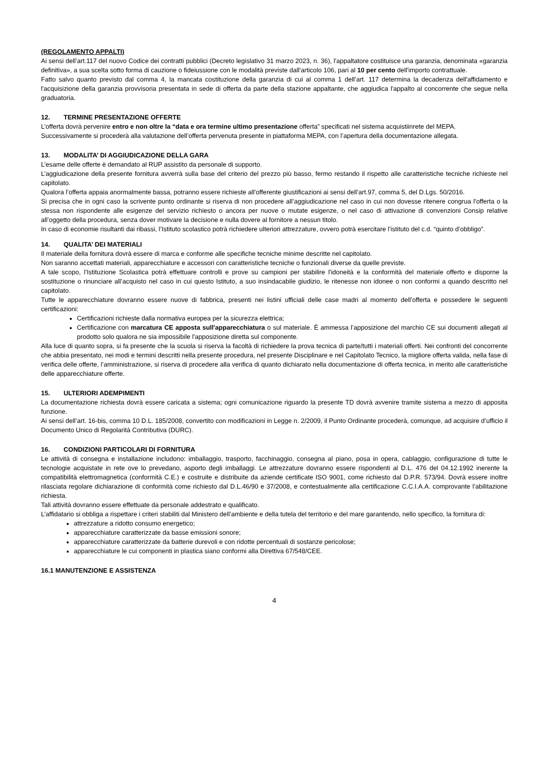(REGOLAMENTO APPALTI)
Ai sensi dell’art.117 del nuovo Codice dei contratti pubblici (Decreto legislativo 31 marzo 2023, n. 36), l'appaltatore costituisce una garanzia, denominata «garanzia definitiva», a sua scelta sotto forma di cauzione o fideiussione con le modalità previste dall’articolo 106, pari al 10 per cento dell'importo contrattuale.
Fatto salvo quanto previsto dal comma 4, la mancata costituzione della garanzia di cui al comma 1 dell’art. 117 determina la decadenza dell'affidamento e l'acquisizione della garanzia provvisoria presentata in sede di offerta da parte della stazione appaltante, che aggiudica l'appalto al concorrente che segue nella graduatoria.
12. TERMINE PRESENTAZIONE OFFERTE
L’offerta dovrà pervenire entro e non oltre la “data e ora termine ultimo presentazione offerta” specificati nel sistema acquistiinrete del MEPA.
Successivamente si procederà alla valutazione dell’offerta pervenuta presente in piattaforma MEPA, con l’apertura della documentazione allegata.
13. MODALITA’ DI AGGIUDICAZIONE DELLA GARA
L’esame delle offerte è demandato al RUP assistito da personale di supporto.
L’aggiudicazione della presente fornitura avverrà sulla base del criterio del prezzo più basso, fermo restando il rispetto alle caratteristiche tecniche richieste nel capitolato.
Qualora l’offerta appaia anormalmente bassa, potranno essere richieste all’offerente giustificazioni ai sensi dell’art.97, comma 5, del D.Lgs. 50/2016.
Si precisa che in ogni caso la scrivente punto ordinante si riserva di non procedere all’aggiudicazione nel caso in cui non dovesse ritenere congrua l’offerta o la stessa non rispondente alle esigenze del servizio richiesto o ancora per nuove o mutate esigenze, o nel caso di attivazione di convenzioni Consip relative all’oggetto della procedura, senza dover motivare la decisione e nulla dovere al fornitore a nessun titolo.
In caso di economie risultanti dai ribassi, l’Istituto scolastico potrà richiedere ulteriori attrezzature, ovvero potrà esercitare l’istituto del c.d. “quinto d’obbligo”.
14. QUALITA’ DEI MATERIALI
Il materiale della fornitura dovrà essere di marca e conforme alle specifiche tecniche minime descritte nel capitolato.
Non saranno accettati materiali, apparecchiature e accessori con caratteristiche tecniche o funzionali diverse da quelle previste.
A tale scopo, l’Istituzione Scolastica potrà effettuare controlli e prove su campioni per stabilire l'idoneità e la conformità del materiale offerto e disporne la sostituzione o rinunciare all’acquisto nel caso in cui questo Istituto, a suo insindacabile giudizio, le ritenesse non idonee o non conformi a quando descritto nel capitolato.
Tutte le apparecchiature dovranno essere nuove di fabbrica, presenti nei listini ufficiali delle case madri al momento dell’offerta e possedere le seguenti certificazioni:
Certificazioni richieste dalla normativa europea per la sicurezza elettrica;
Certificazione con marcatura CE apposta sull'apparecchiatura o sul materiale. È ammessa l’apposizione del marchio CE sui documenti allegati al prodotto solo qualora ne sia impossibile l'apposizione diretta sul componente.
Alla luce di quanto sopra, si fa presente che la scuola si riserva la facoltà di richiedere la prova tecnica di parte/tutti i materiali offerti. Nei confronti del concorrente che abbia presentato, nei modi e termini descritti nella presente procedura, nel presente Disciplinare e nel Capitolato Tecnico, la migliore offerta valida, nella fase di verifica delle offerte, l’amministrazione, si riserva di procedere alla verifica di quanto dichiarato nella documentazione di offerta tecnica, in merito alle caratteristiche delle apparecchiature offerte.
15. ULTERIORI ADEMPIMENTI
La documentazione richiesta dovrà essere caricata a sistema; ogni comunicazione riguardo la presente TD dovrà avvenire tramite sistema a mezzo di apposita funzione.
Ai sensi dell’art. 16-bis, comma 10 D.L. 185/2008, convertito con modificazioni in Legge n. 2/2009, il Punto Ordinante procederà, comunque, ad acquisire d’ufficio il Documento Unico di Regolarità Contributiva (DURC).
16. CONDIZIONI PARTICOLARI DI FORNITURA
Le attività di consegna e installazione includono: imballaggio, trasporto, facchinaggio, consegna al piano, posa in opera, cablaggio, configurazione di tutte le tecnologie acquistate in rete ove lo prevedano, asporto degli imballaggi. Le attrezzature dovranno essere rispondenti al D.L. 476 del 04.12.1992 inerente la compatibilità elettromagnetica (conformità C.E.) e costruite e distribuite da aziende certificate ISO 9001, come richiesto dal D.P.R. 573/94. Dovrà essere inoltre rilasciata regolare dichiarazione di conformità come richiesto dal D.L.46/90 e 37/2008, e contestualmente alla certificazione C.C.I.A.A. comprovante l’abilitazione richiesta.
Tali attività dovranno essere effettuate da personale addestrato e qualificato.
L’affidatario si obbliga a rispettare i criteri stabiliti dal Ministero dell’ambiente e della tutela del territorio e del mare garantendo, nello specifico, la fornitura di:
attrezzature a ridotto consumo energetico;
apparecchiature caratterizzate da basse emissioni sonore;
apparecchiature caratterizzate da batterie durevoli e con ridotte percentuali di sostanze pericolose;
apparecchiature le cui componenti in plastica siano conformi alla Direttiva 67/548/CEE.
16.1 MANUTENZIONE E ASSISTENZA
4